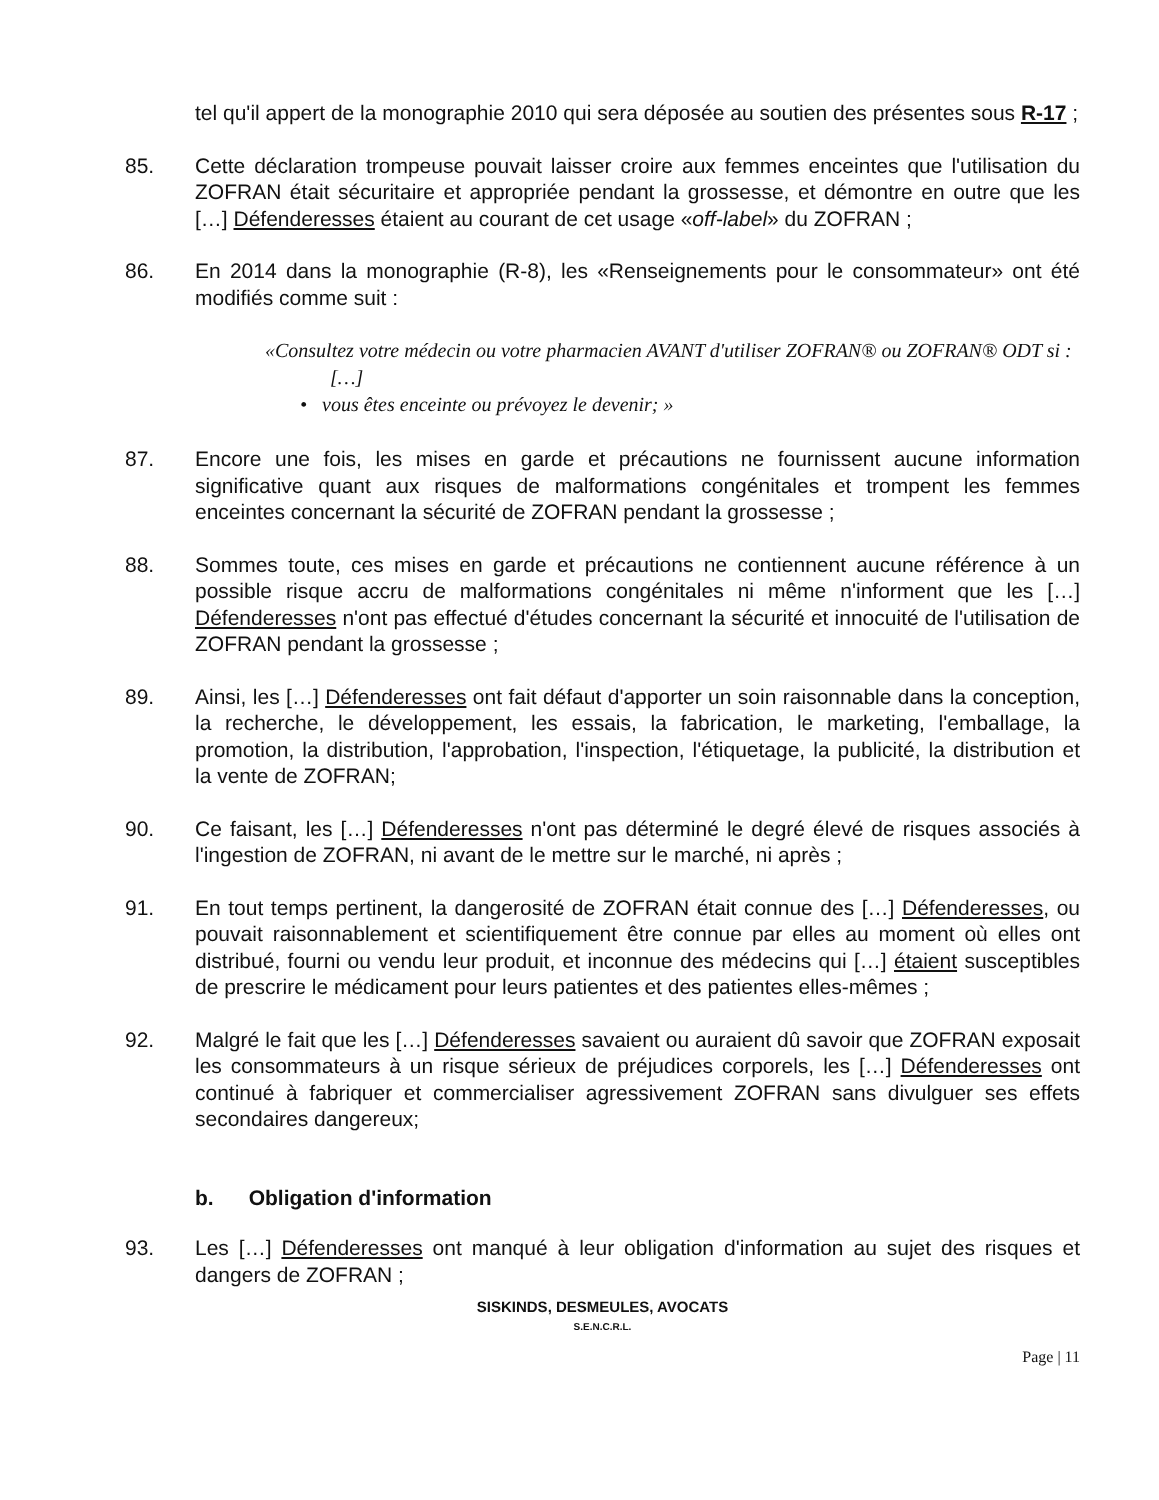tel qu'il appert de la monographie 2010 qui sera déposée au soutien des présentes sous R-17 ;
85. Cette déclaration trompeuse pouvait laisser croire aux femmes enceintes que l'utilisation du ZOFRAN était sécuritaire et appropriée pendant la grossesse, et démontre en outre que les […] Défenderesses étaient au courant de cet usage «off-label» du ZOFRAN ;
86. En 2014 dans la monographie (R-8), les «Renseignements pour le consommateur» ont été modifiés comme suit :
«Consultez votre médecin ou votre pharmacien AVANT d'utiliser ZOFRAN® ou ZOFRAN® ODT si :
[…]
• vous êtes enceinte ou prévoyez le devenir; »
87. Encore une fois, les mises en garde et précautions ne fournissent aucune information significative quant aux risques de malformations congénitales et trompent les femmes enceintes concernant la sécurité de ZOFRAN pendant la grossesse ;
88. Sommes toute, ces mises en garde et précautions ne contiennent aucune référence à un possible risque accru de malformations congénitales ni même n'informent que les […] Défenderesses n'ont pas effectué d'études concernant la sécurité et innocuité de l'utilisation de ZOFRAN pendant la grossesse ;
89. Ainsi, les […] Défenderesses ont fait défaut d'apporter un soin raisonnable dans la conception, la recherche, le développement, les essais, la fabrication, le marketing, l'emballage, la promotion, la distribution, l'approbation, l'inspection, l'étiquetage, la publicité, la distribution et la vente de ZOFRAN;
90. Ce faisant, les […] Défenderesses n'ont pas déterminé le degré élevé de risques associés à l'ingestion de ZOFRAN, ni avant de le mettre sur le marché, ni après ;
91. En tout temps pertinent, la dangerosité de ZOFRAN était connue des […] Défenderesses, ou pouvait raisonnablement et scientifiquement être connue par elles au moment où elles ont distribué, fourni ou vendu leur produit, et inconnue des médecins qui […] étaient susceptibles de prescrire le médicament pour leurs patientes et des patientes elles-mêmes ;
92. Malgré le fait que les […] Défenderesses savaient ou auraient dû savoir que ZOFRAN exposait les consommateurs à un risque sérieux de préjudices corporels, les […] Défenderesses ont continué à fabriquer et commercialiser agressivement ZOFRAN sans divulguer ses effets secondaires dangereux;
b. Obligation d'information
93. Les […] Défenderesses ont manqué à leur obligation d'information au sujet des risques et dangers de ZOFRAN ;
SISKINDS, DESMEULES, AVOCATS
S.E.N.C.R.L.
Page | 11